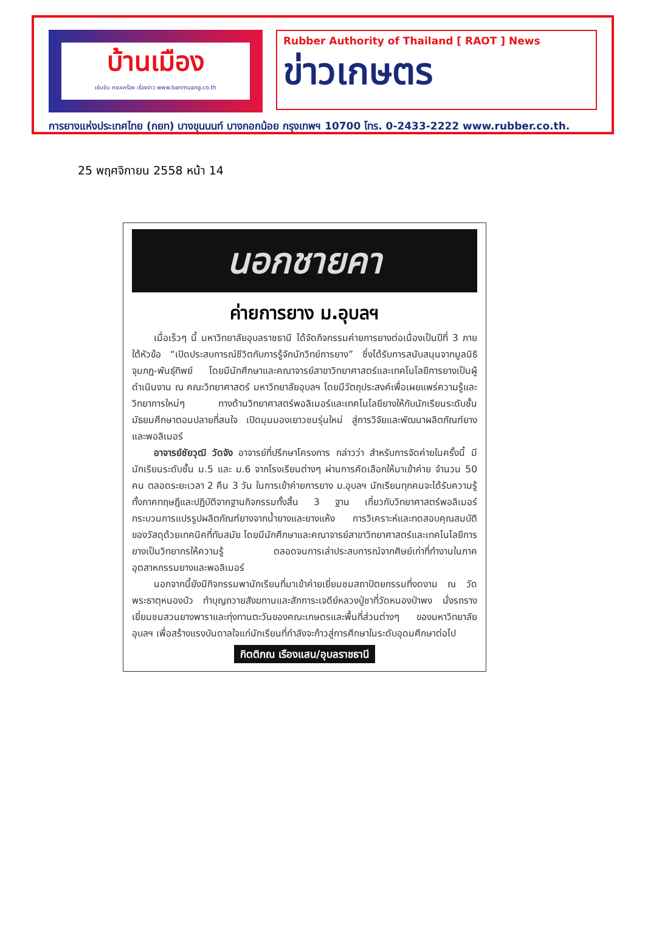บ้านเมือง
เข้มข้น ครบเครื่อง เรื่องข่าว www.banmuang.co.th
Rubber Authority of Thailand [ RAOT ] News
ข่าวเกษตร
การยางแห่งประเทศไทย (กยท) บางขุนนนท์ บางกอกน้อย กรุงเทพฯ 10700 โทร. 0-2433-2222 www.rubber.co.th.
25 พฤศจิกายน 2558 หน้า 14
นอกชายคา
ค่ายการยาง ม.อุบลฯ
เมื่อเร็วๆ นี้ มหาวิทยาลัยอุบลราชธานี ได้จัดกิจกรรมค่ายการยางต่อเนื่องเป็นปีที่ 3 ภายใต้หัวข้อ “เปิดประสบการณ์ชีวิตกับการรู้จักนักวิทย์การยาง” ซึ่งได้รับการสนับสนุนจากมูลนิธิจุมภฏ-พันธุ์ทิพย์ โดยมีนักศึกษาและคณาจารย์สาขาวิทยาศาสตร์และเทคโนโลยีการยางเป็นผู้ดำเนินงาน ณ คณะวิทยาศาสตร์ มหาวิทยาลัยอุบลฯ โดยมีวัตถุประสงค์เพื่อเผยแพร่ความรู้และวิทยาการใหม่ๆ ทางด้านวิทยาศาสตร์พอลิเมอร์และเทคโนโลยียางให้กับนักเรียนระดับชั้นมัธยมศึกษาตอนปลายที่สนใจ เปิดมุมมองเยาวชนรุ่นใหม่ สู่การวิจัยและพัฒนาผลิตภัณฑ์ยางและพอลิเมอร์
อาจารย์ชัยวุฒิ วัดจัง อาจารย์ที่ปรึกษาโครงการ กล่าวว่า สำหรับการจัดค่ายในครั้งนี้ มีนักเรียนระดับชั้น ม.5 และ ม.6 จากโรงเรียนต่างๆ ผ่านการคัดเลือกให้มาเข้าค่าย จำนวน 50 คน ตลอดระยะเวลา 2 คืน 3 วัน ในการเข้าค่ายการยาง ม.อุบลฯ นักเรียนทุกคนจะได้รับความรู้ทั้งภาคทฤษฎีและปฏิบัติจากฐานกิจกรรมทั้งสิ้น 3 ฐาน เกี่ยวกับวิทยาศาสตร์พอลิเมอร์ กระบวนการแปรรูปผลิตภัณฑ์ยางจากน้ำยางและยางแห้ง การวิเคราะห์และทดสอบคุณสมบัติของวัสดุด้วยเทคนิคที่ทันสมัย โดยมีนักศึกษาและคณาจารย์สาขาวิทยาศาสตร์และเทคโนโลยีการยางเป็นวิทยากรให้ความรู้ ตลอดจนการเล่าประสบการณ์จากศิษย์เก่าที่ทำงานในภาคอุตสาหกรรมยางและพอลิเมอร์
นอกจากนี้ยังมีกิจกรรมพานักเรียนที่มาเข้าค่ายเยี่ยมชมสถาปัตยกรรมที่งดงาม ณ วัดพระธาตุหนองบัว ทำบุญถวายสังฆทานและสักการะเจดีย์หลวงปู่ชาที่วัดหนองป่าพง นั่งรถราง เยี่ยมชมสวนยางพาราและทุ่งทานตะวันของคณะเกษตรและพื้นที่ส่วนต่างๆ ของมหาวิทยาลัยอุบลฯ เพื่อสร้างแรงบันดาลใจแก่นักเรียนที่กำลังจะก้าวสู่การศึกษาในระดับอุดมศึกษาต่อไป
กิตติภณ เรืองแสน/อุบลราชธานี